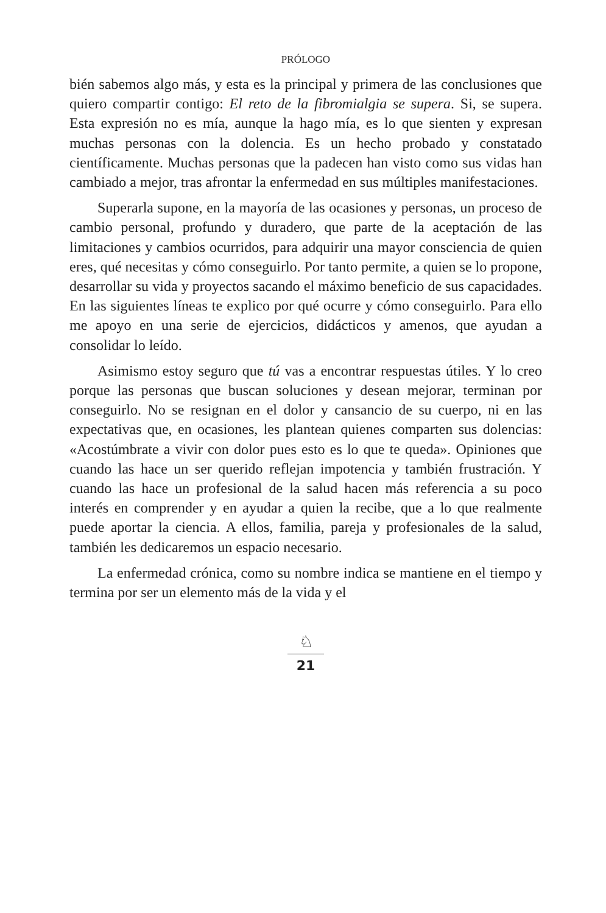PRÓLOGO
bién sabemos algo más, y esta es la principal y primera de las conclusiones que quiero compartir contigo: El reto de la fibromialgia se supera. Si, se supera. Esta expresión no es mía, aunque la hago mía, es lo que sienten y expresan muchas personas con la dolencia. Es un hecho probado y constatado científicamente. Muchas personas que la padecen han visto como sus vidas han cambiado a mejor, tras afrontar la enfermedad en sus múltiples manifestaciones.
Superarla supone, en la mayoría de las ocasiones y personas, un proceso de cambio personal, profundo y duradero, que parte de la aceptación de las limitaciones y cambios ocurridos, para adquirir una mayor consciencia de quien eres, qué necesitas y cómo conseguirlo. Por tanto permite, a quien se lo propone, desarrollar su vida y proyectos sacando el máximo beneficio de sus capacidades. En las siguientes líneas te explico por qué ocurre y cómo conseguirlo. Para ello me apoyo en una serie de ejercicios, didácticos y amenos, que ayudan a consolidar lo leído.
Asimismo estoy seguro que tú vas a encontrar respuestas útiles. Y lo creo porque las personas que buscan soluciones y desean mejorar, terminan por conseguirlo. No se resignan en el dolor y cansancio de su cuerpo, ni en las expectativas que, en ocasiones, les plantean quienes comparten sus dolencias: «Acostúmbrate a vivir con dolor pues esto es lo que te queda». Opiniones que cuando las hace un ser querido reflejan impotencia y también frustración. Y cuando las hace un profesional de la salud hacen más referencia a su poco interés en comprender y en ayudar a quien la recibe, que a lo que realmente puede aportar la ciencia. A ellos, familia, pareja y profesionales de la salud, también les dedicaremos un espacio necesario.
La enfermedad crónica, como su nombre indica se mantiene en el tiempo y termina por ser un elemento más de la vida y el
♘
21